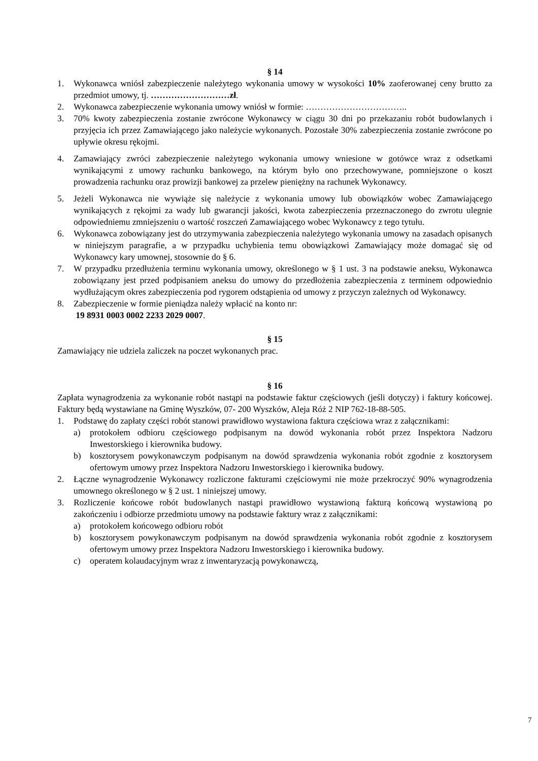§ 14
1. Wykonawca wniósł zabezpieczenie należytego wykonania umowy w wysokości 10% zaoferowanej ceny brutto za przedmiot umowy, tj. ………………………zł.
2. Wykonawca zabezpieczenie wykonania umowy wniósł w formie: ……………………………..
3. 70% kwoty zabezpieczenia zostanie zwrócone Wykonawcy w ciągu 30 dni po przekazaniu robót budowlanych i przyjęcia ich przez Zamawiającego jako należycie wykonanych. Pozostałe 30% zabezpieczenia zostanie zwrócone po upływie okresu rękojmi.
4. Zamawiający zwróci zabezpieczenie należytego wykonania umowy wniesione w gotówce wraz z odsetkami wynikającymi z umowy rachunku bankowego, na którym było ono przechowywane, pomniejszone o koszt prowadzenia rachunku oraz prowizji bankowej za przelew pieniężny na rachunek Wykonawcy.
5. Jeżeli Wykonawca nie wywiąże się należycie z wykonania umowy lub obowiązków wobec Zamawiającego wynikających z rękojmi za wady lub gwarancji jakości, kwota zabezpieczenia przeznaczonego do zwrotu ulegnie odpowiedniemu zmniejszeniu o wartość roszczeń Zamawiającego wobec Wykonawcy z tego tytułu.
6. Wykonawca zobowiązany jest do utrzymywania zabezpieczenia należytego wykonania umowy na zasadach opisanych w niniejszym paragrafie, a w przypadku uchybienia temu obowiązkowi Zamawiający może domagać się od Wykonawcy kary umownej, stosownie do § 6.
7. W przypadku przedłużenia terminu wykonania umowy, określonego w § 1 ust. 3 na podstawie aneksu, Wykonawca zobowiązany jest przed podpisaniem aneksu do umowy do przedłożenia zabezpieczenia z terminem odpowiednio wydłużającym okres zabezpieczenia pod rygorem odstąpienia od umowy z przyczyn zależnych od Wykonawcy.
8. Zabezpieczenie w formie pieniądza należy wpłacić na konto nr:
19 8931 0003 0002 2233 2029 0007.
§ 15
Zamawiający nie udziela zaliczek na poczet wykonanych prac.
§ 16
Zapłata wynagrodzenia za wykonanie robót nastąpi na podstawie faktur częściowych (jeśli dotyczy) i faktury końcowej. Faktury będą wystawiane na Gminę Wyszków, 07- 200 Wyszków, Aleja Róż 2 NIP 762-18-88-505.
1. Podstawę do zapłaty części robót stanowi prawidłowo wystawiona faktura częściowa wraz z załącznikami:
a) protokołem odbioru częściowego podpisanym na dowód wykonania robót przez Inspektora Nadzoru Inwestorskiego i kierownika budowy.
b) kosztorysem powykonawczym podpisanym na dowód sprawdzenia wykonania robót zgodnie z kosztorysem ofertowym umowy przez Inspektora Nadzoru Inwestorskiego i kierownika budowy.
2. Łączne wynagrodzenie Wykonawcy rozliczone fakturami częściowymi nie może przekroczyć 90% wynagrodzenia umownego określonego w § 2 ust. 1 niniejszej umowy.
3. Rozliczenie końcowe robót budowlanych nastąpi prawidłowo wystawioną fakturą końcową wystawioną po zakończeniu i odbiorze przedmiotu umowy na podstawie faktury wraz z załącznikami:
a) protokołem końcowego odbioru robót
b) kosztorysem powykonawczym podpisanym na dowód sprawdzenia wykonania robót zgodnie z kosztorysem ofertowym umowy przez Inspektora Nadzoru Inwestorskiego i kierownika budowy.
c) operatem kolaudacyjnym wraz z inwentaryzacją powykonawczą,
7